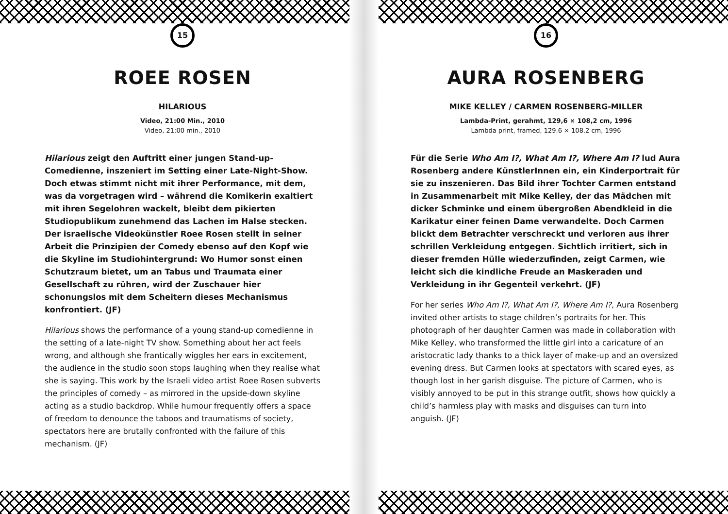15
ROEE ROSEN
HILARIOUS
Video, 21:00 Min., 2010
Video, 21:00 min., 2010
Hilarious zeigt den Auftritt einer jungen Stand-up-Comedienne, inszeniert im Setting einer Late-Night-Show. Doch etwas stimmt nicht mit ihrer Performance, mit dem, was da vorgetragen wird – während die Komikerin exaltiert mit ihren Segelohren wackelt, bleibt dem pikierten Studiopublikum zunehmend das Lachen im Halse stecken. Der israelische Videokünstler Roee Rosen stellt in seiner Arbeit die Prinzipien der Comedy ebenso auf den Kopf wie die Skyline im Studiohintergrund: Wo Humor sonst einen Schutzraum bietet, um an Tabus und Traumata einer Gesellschaft zu rühren, wird der Zuschauer hier schonungslos mit dem Scheitern dieses Mechanismus konfrontiert. (JF)
Hilarious shows the performance of a young stand-up comedienne in the setting of a late-night TV show. Something about her act feels wrong, and although she frantically wiggles her ears in excitement, the audience in the studio soon stops laughing when they realise what she is saying. This work by the Israeli video artist Roee Rosen subverts the principles of comedy – as mirrored in the upside-down skyline acting as a studio backdrop. While humour frequently offers a space of freedom to denounce the taboos and traumatisms of society, spectators here are brutally confronted with the failure of this mechanism. (JF)
16
AURA ROSENBERG
MIKE KELLEY / CARMEN ROSENBERG-MILLER
Lambda-Print, gerahmt, 129,6 × 108,2 cm, 1996
Lambda print, framed, 129.6 × 108.2 cm, 1996
Für die Serie Who Am I?, What Am I?, Where Am I? lud Aura Rosenberg andere KünstlerInnen ein, ein Kinderportrait für sie zu inszenieren. Das Bild ihrer Tochter Carmen entstand in Zusammenarbeit mit Mike Kelley, der das Mädchen mit dicker Schminke und einem übergroßen Abendkleid in die Karikatur einer feinen Dame verwandelte. Doch Carmen blickt dem Betrachter verschreckt und verloren aus ihrer schrillen Verkleidung entgegen. Sichtlich irritiert, sich in dieser fremden Hülle wiederzufinden, zeigt Carmen, wie leicht sich die kindliche Freude an Maskeraden und Verkleidung in ihr Gegenteil verkehrt. (JF)
For her series Who Am I?, What Am I?, Where Am I?, Aura Rosenberg invited other artists to stage children’s portraits for her. This photograph of her daughter Carmen was made in collaboration with Mike Kelley, who transformed the little girl into a caricature of an aristocratic lady thanks to a thick layer of make-up and an oversized evening dress. But Carmen looks at spectators with scared eyes, as though lost in her garish disguise. The picture of Carmen, who is visibly annoyed to be put in this strange outfit, shows how quickly a child’s harmless play with masks and disguises can turn into anguish. (JF)